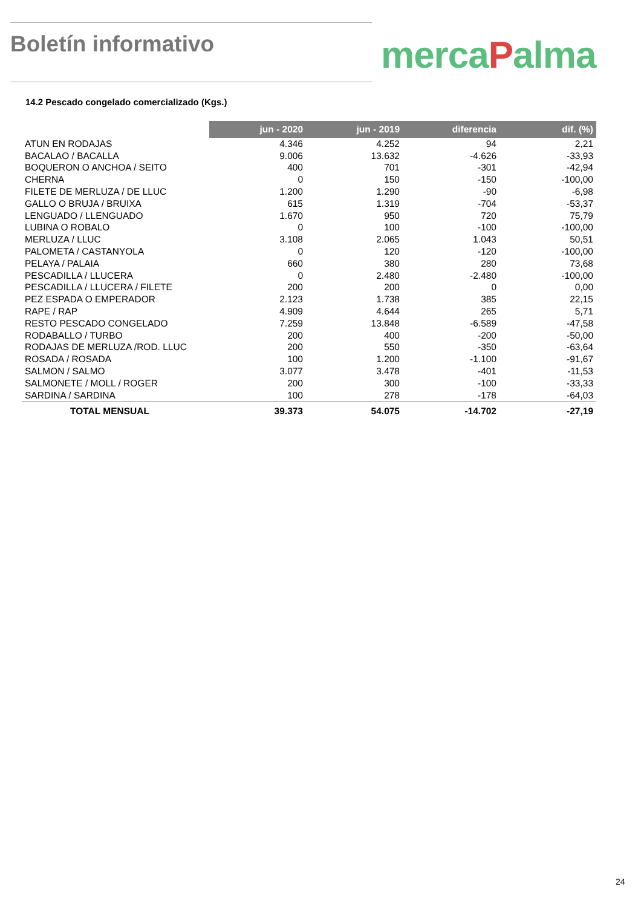Boletín informativo
mercaPalma
14.2 Pescado congelado comercializado (Kgs.)
| | jun - 2020 | jun - 2019 | diferencia | dif. (%) |
| --- | --- | --- | --- | --- |
| ATUN EN RODAJAS | 4.346 | 4.252 | 94 | 2,21 |
| BACALAO / BACALLA | 9.006 | 13.632 | -4.626 | -33,93 |
| BOQUERON O ANCHOA / SEITO | 400 | 701 | -301 | -42,94 |
| CHERNA | 0 | 150 | -150 | -100,00 |
| FILETE DE MERLUZA / DE LLUC | 1.200 | 1.290 | -90 | -6,98 |
| GALLO O BRUJA / BRUIXA | 615 | 1.319 | -704 | -53,37 |
| LENGUADO / LLENGUADO | 1.670 | 950 | 720 | 75,79 |
| LUBINA O ROBALO | 0 | 100 | -100 | -100,00 |
| MERLUZA / LLUC | 3.108 | 2.065 | 1.043 | 50,51 |
| PALOMETA / CASTANYOLA | 0 | 120 | -120 | -100,00 |
| PELAYA / PALAIA | 660 | 380 | 280 | 73,68 |
| PESCADILLA / LLUCERA | 0 | 2.480 | -2.480 | -100,00 |
| PESCADILLA / LLUCERA / FILETE | 200 | 200 | 0 | 0,00 |
| PEZ ESPADA O EMPERADOR | 2.123 | 1.738 | 385 | 22,15 |
| RAPE / RAP | 4.909 | 4.644 | 265 | 5,71 |
| RESTO PESCADO CONGELADO | 7.259 | 13.848 | -6.589 | -47,58 |
| RODABALLO / TURBO | 200 | 400 | -200 | -50,00 |
| RODAJAS DE MERLUZA /ROD. LLUC | 200 | 550 | -350 | -63,64 |
| ROSADA / ROSADA | 100 | 1.200 | -1.100 | -91,67 |
| SALMON / SALMO | 3.077 | 3.478 | -401 | -11,53 |
| SALMONETE / MOLL / ROGER | 200 | 300 | -100 | -33,33 |
| SARDINA / SARDINA | 100 | 278 | -178 | -64,03 |
| TOTAL MENSUAL | 39.373 | 54.075 | -14.702 | -27,19 |
24